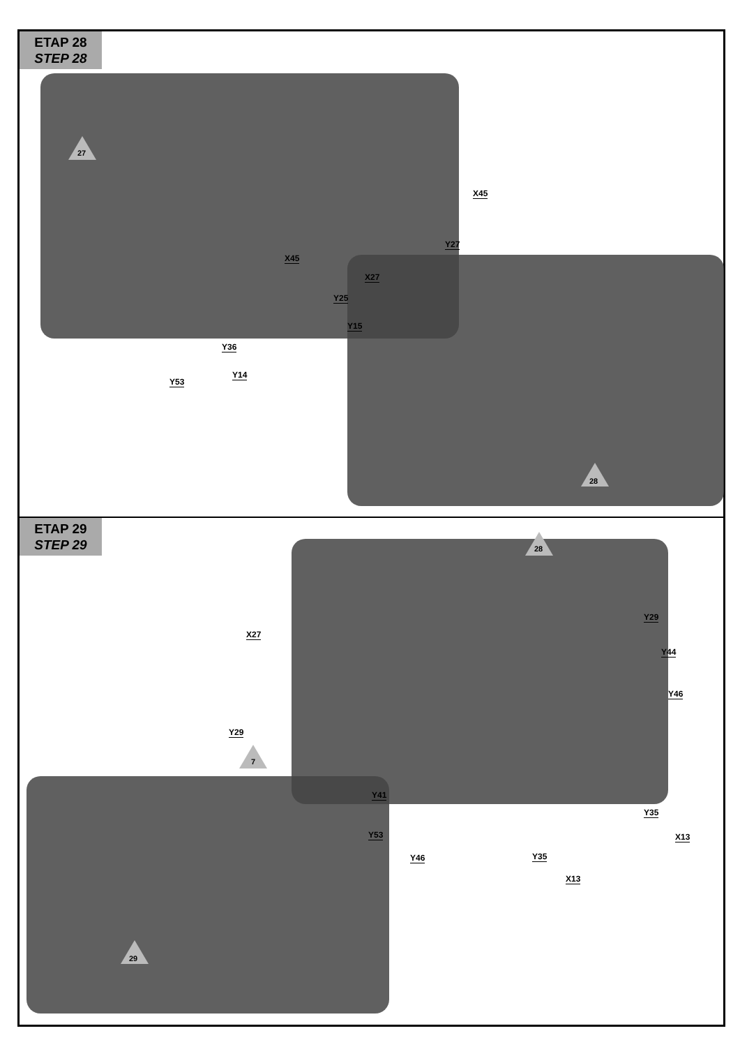ETAP 28
STEP 28
27
28
X45
Y27
X45
X27
Y25
Y15
Y36
Y14
Y53
ETAP 29
STEP 29
28
7
29
X27
Y29
Y44
Y46
Y29
Y41
Y53
Y35
X13
Y46 Y35
X13